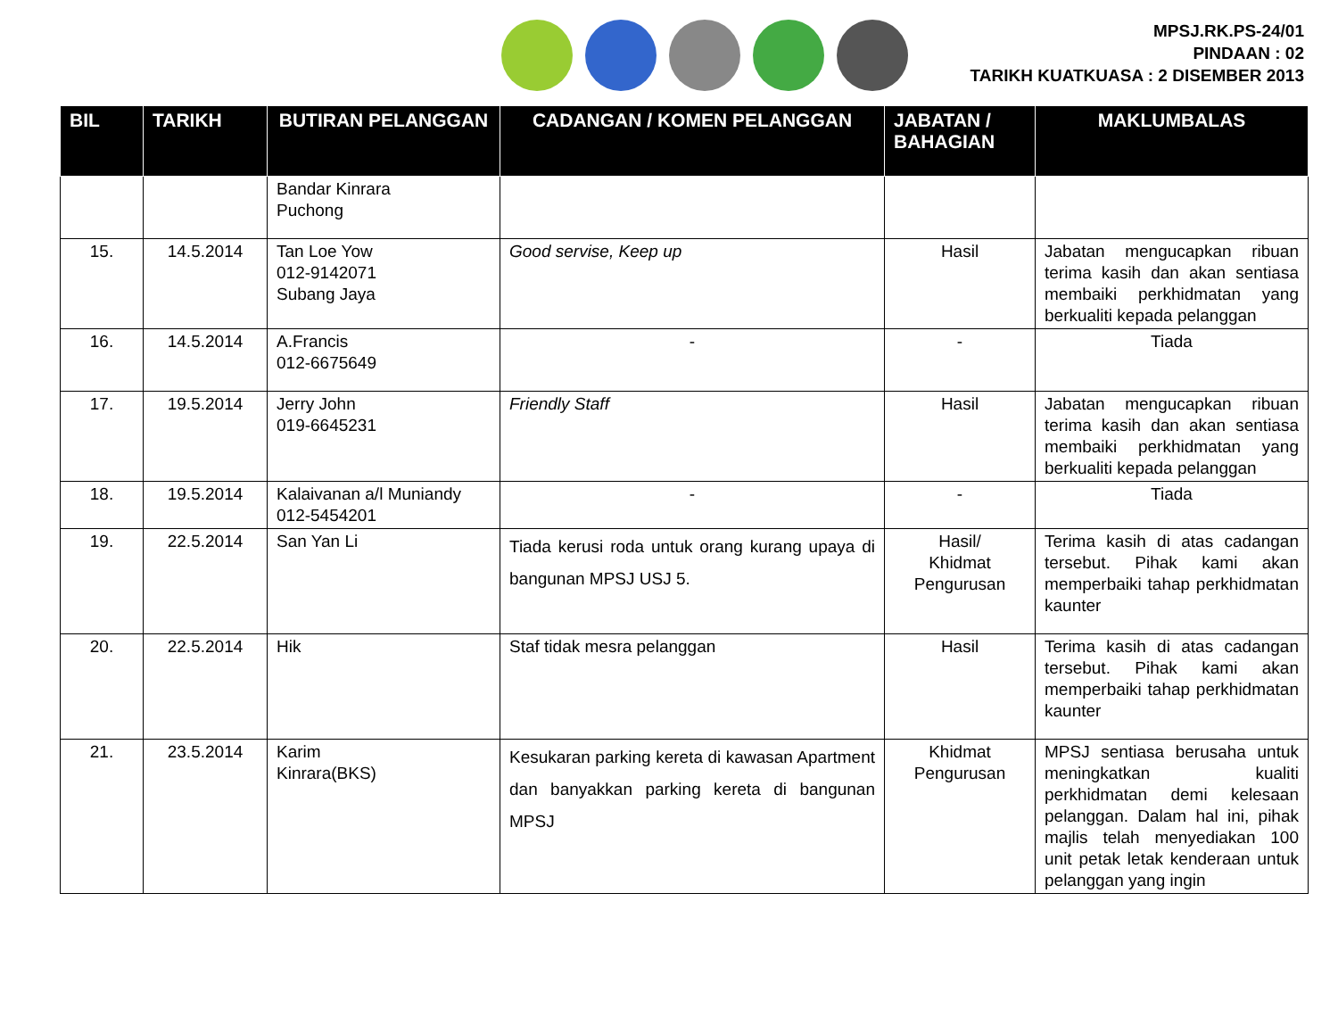MPSJ.RK.PS-24/01
PINDAAN : 02
TARIKH KUATKUASA : 2 DISEMBER 2013
| BIL | TARIKH | BUTIRAN PELANGGAN | CADANGAN / KOMEN PELANGGAN | JABATAN / BAHAGIAN | MAKLUMBALAS |
| --- | --- | --- | --- | --- | --- |
| | | Bandar Kinrara Puchong | | | |
| 15. | 14.5.2014 | Tan Loe Yow 012-9142071 Subang Jaya | Good servise, Keep up | Hasil | Jabatan mengucapkan ribuan terima kasih dan akan sentiasa membaiki perkhidmatan yang berkualiti kepada pelanggan |
| 16. | 14.5.2014 | A.Francis 012-6675649 | - | - | Tiada |
| 17. | 19.5.2014 | Jerry John 019-6645231 | Friendly Staff | Hasil | Jabatan mengucapkan ribuan terima kasih dan akan sentiasa membaiki perkhidmatan yang berkualiti kepada pelanggan |
| 18. | 19.5.2014 | Kalaivanan a/l Muniandy 012-5454201 | - | - | Tiada |
| 19. | 22.5.2014 | San Yan Li | Tiada kerusi roda untuk orang kurang upaya di bangunan MPSJ USJ 5. | Hasil/ Khidmat Pengurusan | Terima kasih di atas cadangan tersebut. Pihak kami akan memperbaiki tahap perkhidmatan kaunter |
| 20. | 22.5.2014 | Hik | Staf tidak mesra pelanggan | Hasil | Terima kasih di atas cadangan tersebut. Pihak kami akan memperbaiki tahap perkhidmatan kaunter |
| 21. | 23.5.2014 | Karim Kinrara(BKS) | Kesukaran parking kereta di kawasan Apartment dan banyakkan parking kereta di bangunan MPSJ | Khidmat Pengurusan | MPSJ sentiasa berusaha untuk meningkatkan kualiti perkhidmatan demi kelesaan pelanggan. Dalam hal ini, pihak majlis telah menyediakan 100 unit petak letak kenderaan untuk pelanggan yang ingin |